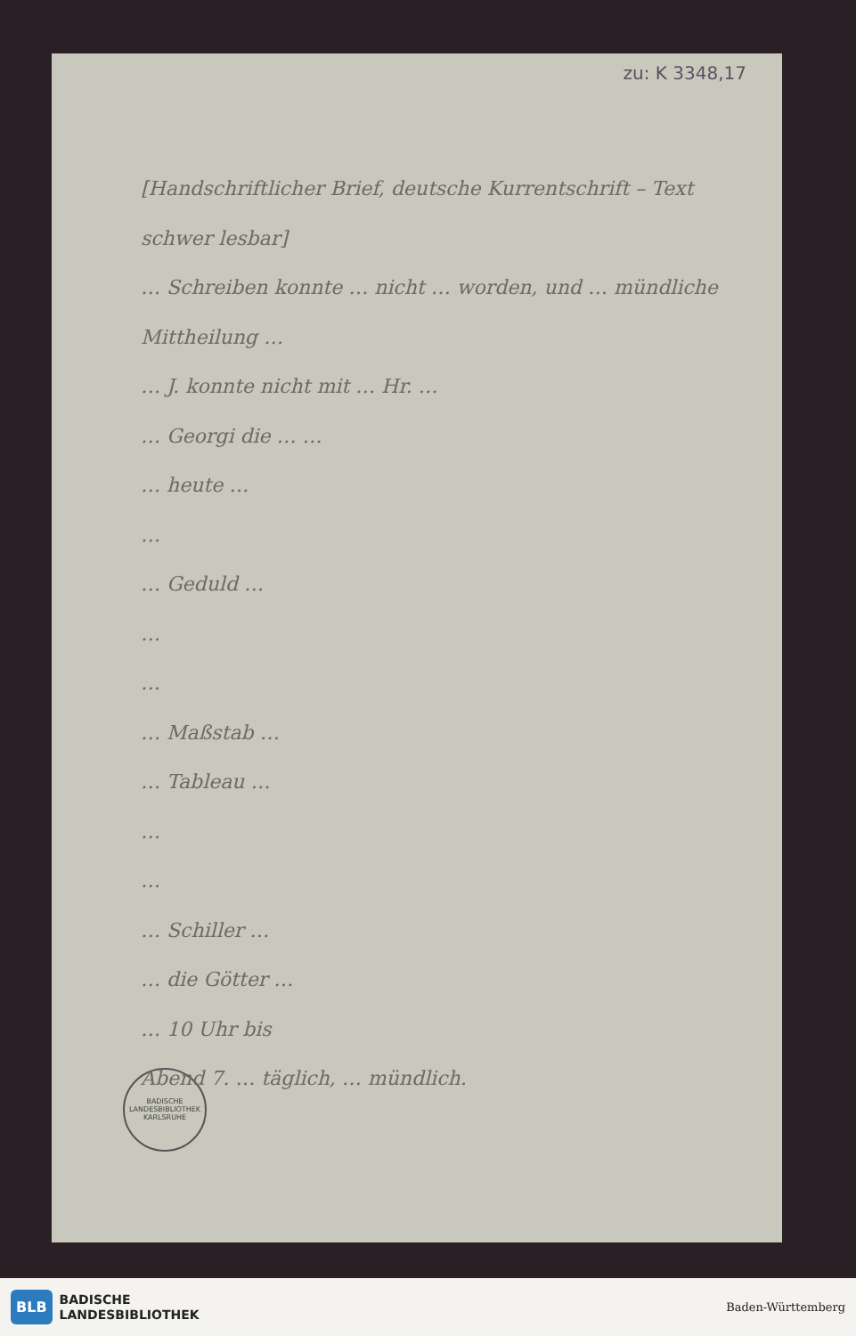zu: K 3348,17
[Handschriftlicher Brief, deutsche Kurrentschrift – Text schwer lesbar]
… Schreiben konnte … nicht … worden, und … mündliche Mittheilung …
… J. konnte nicht mit … Hr. …
… Georgi die … …
… heute …
…
… Geduld …
…
…
… Maßstab …
… Tableau …
…
…
… Schiller …
… die Götter …
… 10 Uhr bis
Abend 7. … täglich, … mündlich.
BADISCHE LANDESBIBLIOTHEK KARLSRUHE
BLB BADISCHE
LANDESBIBLIOTHEK
Baden-Württemberg